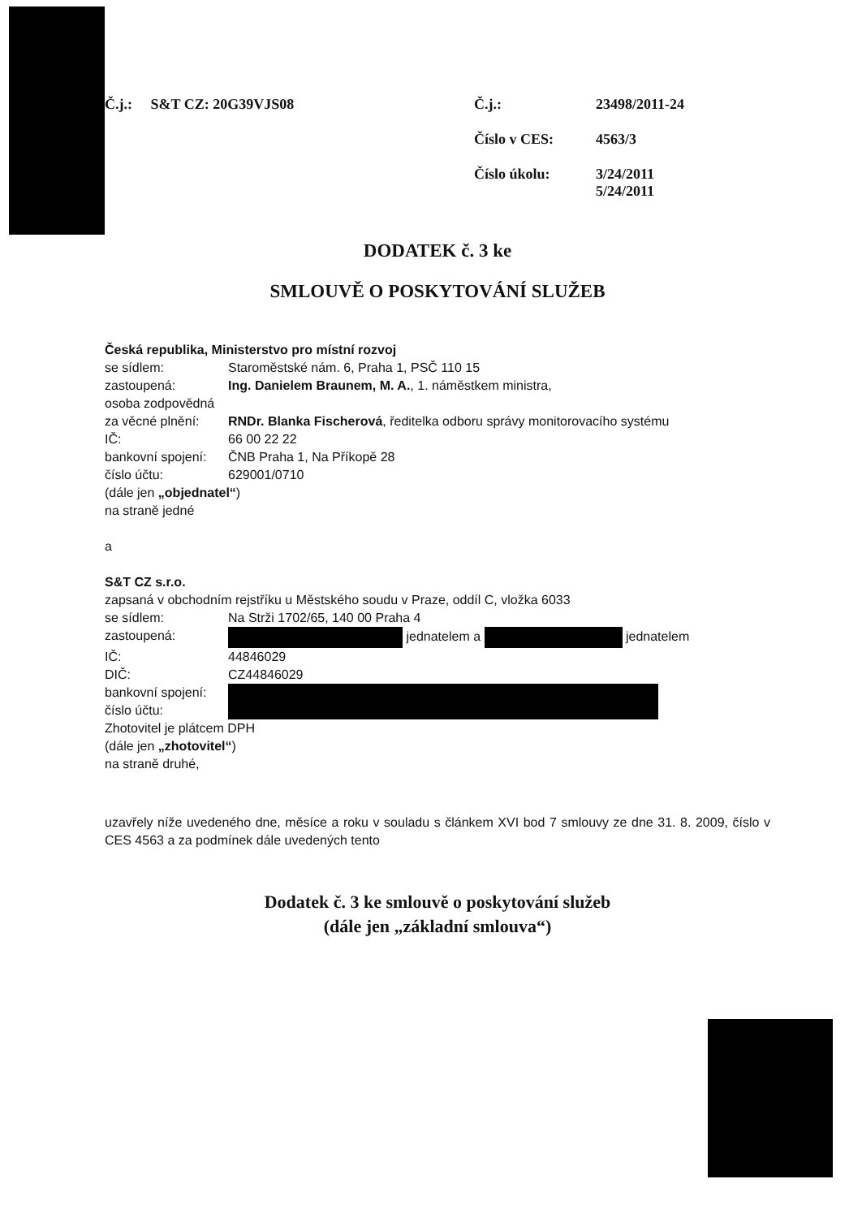Č.j.: S&T CZ: 20G39VJS08 Č.j.: 23498/2011-24
Číslo v CES: 4563/3
Číslo úkolu: 3/24/2011
5/24/2011
DODATEK č. 3 ke
SMLOUVĚ O POSKYTOVÁNÍ SLUŽEB
Česká republika, Ministerstvo pro místní rozvoj
se sídlem: Staroměstské nám. 6, Praha 1, PSČ 110 15
zastoupená: Ing. Danielem Braunem, M. A., 1. náměstkem ministra,
osoba zodpovědná
za věcné plnění: RNDr. Blanka Fischerová, ředitelka odboru správy monitorovacího systému
IČ: 66 00 22 22
bankovní spojení: ČNB Praha 1, Na Příkopě 28
číslo účtu: 629001/0710
(dále jen „objednatel“)
na straně jedné
a
S&T CZ s.r.o.
zapsaná v obchodním rejstříku u Městského soudu v Praze, oddíl C, vložka 6033
se sídlem: Na Strži 1702/65, 140 00 Praha 4
zastoupená: jednatelem a jednatelem
IČ: 44846029
DIČ: CZ44846029
bankovní spojení:
číslo účtu:
Zhotovitel je plátcem DPH
(dále jen „zhotovitel“)
na straně druhé,
uzavřely níže uvedeného dne, měsíce a roku v souladu s článkem XVI bod 7 smlouvy ze dne 31. 8. 2009, číslo v CES 4563 a za podmínek dále uvedených tento
Dodatek č. 3 ke smlouvě o poskytování služeb
(dále jen „základní smlouva“)